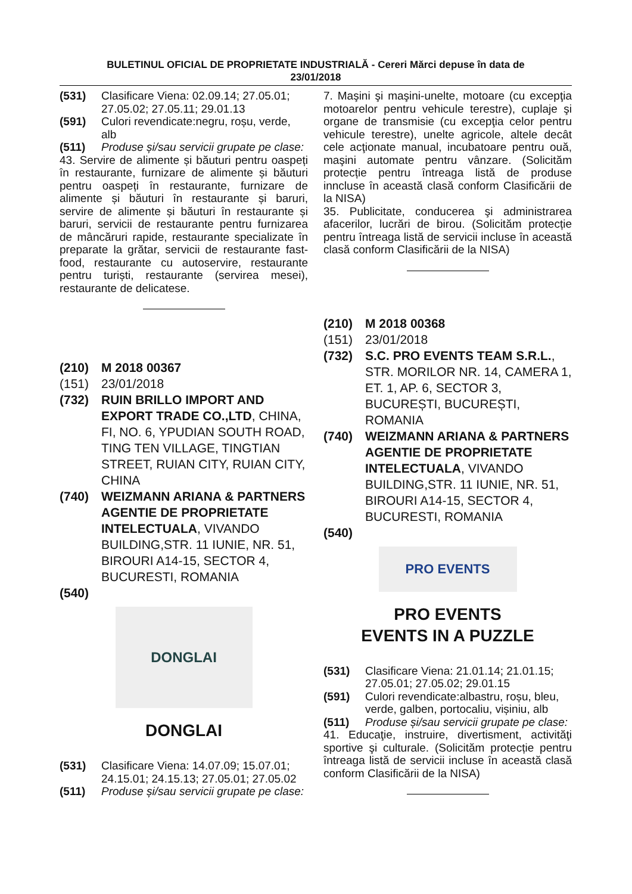BULETINUL OFICIAL DE PROPRIETATE INDUSTRIALĂ - Cereri Mărci depuse în data de
23/01/2018
(531) Clasificare Viena: 02.09.14; 27.05.01; 27.05.02; 27.05.11; 29.01.13
(591) Culori revendicate:negru, roșu, verde, alb
(511) Produse și/sau servicii grupate pe clase:
43. Servire de alimente și băuturi pentru oaspeți în restaurante, furnizare de alimente și băuturi pentru oaspeți în restaurante, furnizare de alimente și băuturi în restaurante și baruri, servire de alimente și băuturi în restaurante și baruri, servicii de restaurante pentru furnizarea de mâncăruri rapide, restaurante specializate în preparate la grătar, servicii de restaurante fast-food, restaurante cu autoservire, restaurante pentru turiști, restaurante (servirea mesei), restaurante de delicatese.
(210) M 2018 00367
(151) 23/01/2018
(732) RUIN BRILLO IMPORT AND EXPORT TRADE CO.,LTD, CHINA, FI, NO. 6, YPUDIAN SOUTH ROAD, TING TEN VILLAGE, TINGTIAN STREET, RUIAN CITY, RUIAN CITY, CHINA
(740) WEIZMANN ARIANA & PARTNERS AGENTIE DE PROPRIETATE INTELECTUALA, VIVANDO BUILDING,STR. 11 IUNIE, NR. 51, BIROURI A14-15, SECTOR 4, BUCURESTI, ROMANIA
(540)
DONGLAI
DONGLAI
(531) Clasificare Viena: 14.07.09; 15.07.01; 24.15.01; 24.15.13; 27.05.01; 27.05.02
(511) Produse și/sau servicii grupate pe clase:
7. Maşini şi maşini-unelte, motoare (cu excepţia motoarelor pentru vehicule terestre), cuplaje şi organe de transmisie (cu excepţia celor pentru vehicule terestre), unelte agricole, altele decât cele acţionate manual, incubatoare pentru ouă, maşini automate pentru vânzare. (Solicităm protecție pentru întreaga listă de produse inncluse în această clasă conform Clasificării de la NISA)
35. Publicitate, conducerea şi administrarea afacerilor, lucrări de birou. (Solicităm protecție pentru întreaga listă de servicii incluse în această clasă conform Clasificării de la NISA)
(210) M 2018 00368
(151) 23/01/2018
(732) S.C. PRO EVENTS TEAM S.R.L., STR. MORILOR NR. 14, CAMERA 1, ET. 1, AP. 6, SECTOR 3, BUCUREȘTI, BUCUREȘTI, ROMANIA
(740) WEIZMANN ARIANA & PARTNERS AGENTIE DE PROPRIETATE INTELECTUALA, VIVANDO BUILDING,STR. 11 IUNIE, NR. 51, BIROURI A14-15, SECTOR 4, BUCURESTI, ROMANIA
(540)
PRO EVENTS
PRO EVENTS
EVENTS IN A PUZZLE
(531) Clasificare Viena: 21.01.14; 21.01.15; 27.05.01; 27.05.02; 29.01.15
(591) Culori revendicate:albastru, roșu, bleu, verde, galben, portocaliu, vișiniu, alb
(511) Produse și/sau servicii grupate pe clase:
41. Educaţie, instruire, divertisment, activităţi sportive şi culturale. (Solicităm protecție pentru întreaga listă de servicii incluse în această clasă conform Clasificării de la NISA)